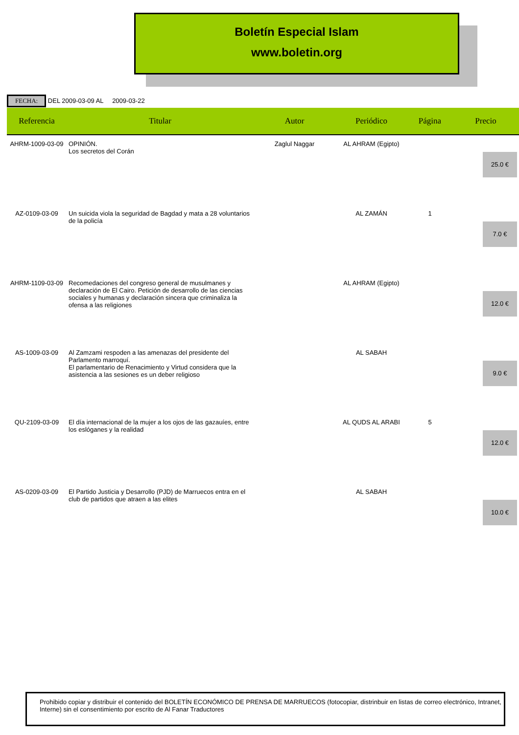Boletín Especial Islam
www.boletin.org
FECHA: DEL 2009-03-09 AL 2009-03-22
| Referencia | Titular | Autor | Periódico | Página | Precio |
| --- | --- | --- | --- | --- | --- |
| AHRM-1009-03-09 | OPINIÓN. Los secretos del Corán | Zaglul Naggar | AL AHRAM (Egipto) | | 25.0 € |
| AZ-0109-03-09 | Un suicida viola la seguridad de Bagdad y mata a 28 voluntarios de la policía | | AL ZAMÁN | 1 | 7.0 € |
| AHRM-1109-03-09 | Recomedaciones del congreso general de musulmanes y declaración de El Cairo. Petición de desarrollo de las ciencias sociales y humanas y declaración sincera que criminaliza la ofensa a las religiones | | AL AHRAM (Egipto) | | 12.0 € |
| AS-1009-03-09 | Al Zamzami respoden a las amenazas del presidente del Parlamento marroquí. El parlamentario de Renacimiento y Virtud considera que la asistencia a las sesiones es un deber religioso | | AL SABAH | | 9.0 € |
| QU-2109-03-09 | El día internacional de la mujer a los ojos de las gazauíes, entre los eslóganes y la realidad | | AL QUDS AL ARABI | 5 | 12.0 € |
| AS-0209-03-09 | El Partido Justicia y Desarrollo (PJD) de Marruecos entra en el club de partidos que atraen a las elites | | AL SABAH | | 10.0 € |
Prohibido copiar y distribuir el contenido del BOLETÍN ECONÓMICO DE PRENSA DE MARRUECOS (fotocopiar, distrinbuir en listas de correo electrónico, Intranet, Interne) sin el consentimiento por escrito de Al Fanar Traductores